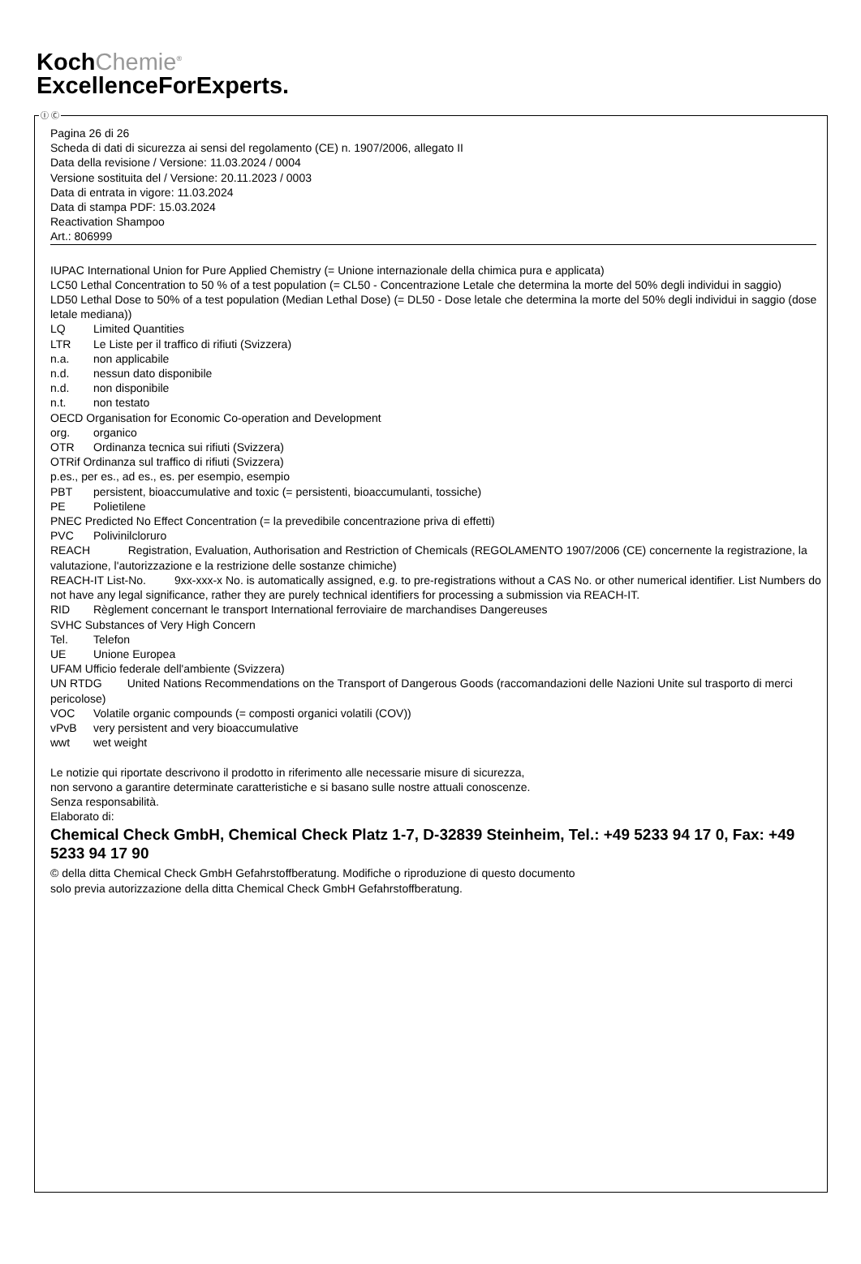KochChemie<sup>®</sup>
ExcellenceForExperts.
Ⓘ Ⓒ
Pagina 26 di 26
Scheda di dati di sicurezza ai sensi del regolamento (CE) n. 1907/2006, allegato II
Data della revisione / Versione: 11.03.2024 / 0004
Versione sostituita del / Versione: 20.11.2023 / 0003
Data di entrata in vigore: 11.03.2024
Data di stampa PDF: 15.03.2024
Reactivation Shampoo
Art.: 806999
IUPAC International Union for Pure Applied Chemistry (= Unione internazionale della chimica pura e applicata)
LC50 Lethal Concentration to 50 % of a test population (= CL50 - Concentrazione Letale che determina la morte del 50% degli individui in saggio)
LD50 Lethal Dose to 50% of a test population (Median Lethal Dose) (= DL50 - Dose letale che determina la morte del 50% degli individui in saggio (dose letale mediana))
LQ Limited Quantities
LTR Le Liste per il traffico di rifiuti (Svizzera)
n.a. non applicabile
n.d. nessun dato disponibile
n.d. non disponibile
n.t. non testato
OECD Organisation for Economic Co-operation and Development
org. organico
OTR Ordinanza tecnica sui rifiuti (Svizzera)
OTRif Ordinanza sul traffico di rifiuti (Svizzera)
p.es., per es., ad es., es. per esempio, esempio
PBT persistent, bioaccumulative and toxic (= persistenti, bioaccumulanti, tossiche)
PE Polietilene
PNEC Predicted No Effect Concentration (= la prevedibile concentrazione priva di effetti)
PVC Polivinilcloruro
REACH Registration, Evaluation, Authorisation and Restriction of Chemicals (REGOLAMENTO 1907/2006 (CE) concernente la registrazione, la valutazione, l'autorizzazione e la restrizione delle sostanze chimiche)
REACH-IT List-No. 9xx-xxx-x No. is automatically assigned, e.g. to pre-registrations without a CAS No. or other numerical identifier. List Numbers do not have any legal significance, rather they are purely technical identifiers for processing a submission via REACH-IT.
RID Règlement concernant le transport International ferroviaire de marchandises Dangereuses
SVHC Substances of Very High Concern
Tel. Telefon
UE Unione Europea
UFAM Ufficio federale dell'ambiente (Svizzera)
UN RTDG United Nations Recommendations on the Transport of Dangerous Goods (raccomandazioni delle Nazioni Unite sul trasporto di merci pericolose)
VOC Volatile organic compounds (= composti organici volatili (COV))
vPvB very persistent and very bioaccumulative
wwt wet weight
Le notizie qui riportate descrivono il prodotto in riferimento alle necessarie misure di sicurezza,
non servono a garantire determinate caratteristiche e si basano sulle nostre attuali conoscenze.
Senza responsabilità.
Elaborato di:
Chemical Check GmbH, Chemical Check Platz 1-7, D-32839 Steinheim, Tel.: +49 5233 94 17 0, Fax: +49 5233 94 17 90
© della ditta Chemical Check GmbH Gefahrstoffberatung. Modifiche o riproduzione di questo documento
solo previa autorizzazione della ditta Chemical Check GmbH Gefahrstoffberatung.